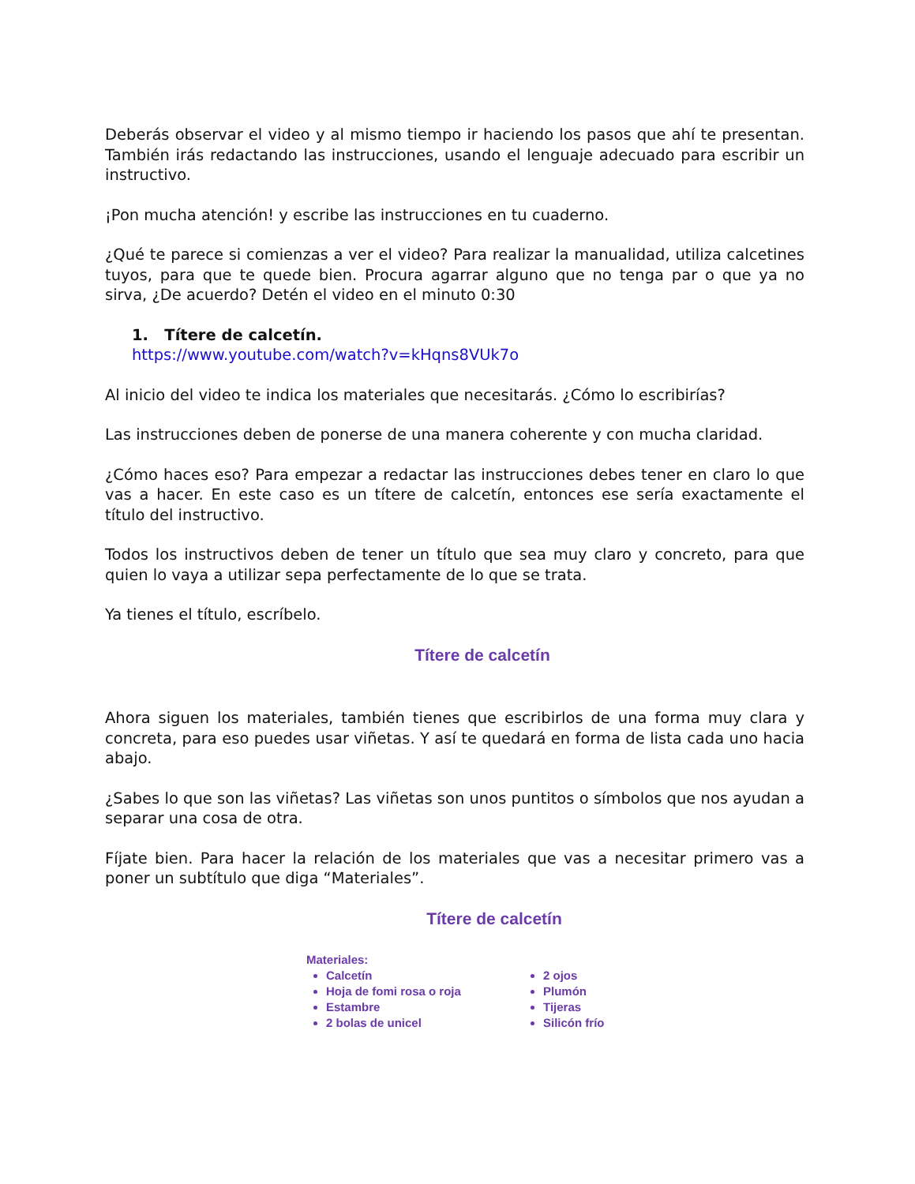Deberás observar el video y al mismo tiempo ir haciendo los pasos que ahí te presentan. También irás redactando las instrucciones, usando el lenguaje adecuado para escribir un instructivo.
¡Pon mucha atención! y escribe las instrucciones en tu cuaderno.
¿Qué te parece si comienzas a ver el video? Para realizar la manualidad, utiliza calcetines tuyos, para que te quede bien. Procura agarrar alguno que no tenga par o que ya no sirva, ¿De acuerdo? Detén el video en el minuto 0:30
1. Títere de calcetín.
https://www.youtube.com/watch?v=kHqns8VUk7o
Al inicio del video te indica los materiales que necesitarás. ¿Cómo lo escribirías?
Las instrucciones deben de ponerse de una manera coherente y con mucha claridad.
¿Cómo haces eso? Para empezar a redactar las instrucciones debes tener en claro lo que vas a hacer. En este caso es un títere de calcetín, entonces ese sería exactamente el título del instructivo.
Todos los instructivos deben de tener un título que sea muy claro y concreto, para que quien lo vaya a utilizar sepa perfectamente de lo que se trata.
Ya tienes el título, escríbelo.
Títere de calcetín
Ahora siguen los materiales, también tienes que escribirlos de una forma muy clara y concreta, para eso puedes usar viñetas. Y así te quedará en forma de lista cada uno hacia abajo.
¿Sabes lo que son las viñetas? Las viñetas son unos puntitos o símbolos que nos ayudan a separar una cosa de otra.
Fíjate bien. Para hacer la relación de los materiales que vas a necesitar primero vas a poner un subtítulo que diga “Materiales”.
Títere de calcetín
Materiales:
Calcetín
Hoja de fomi rosa o roja
Estambre
2 bolas de unicel
2 ojos
Plumón
Tijeras
Silicón frío